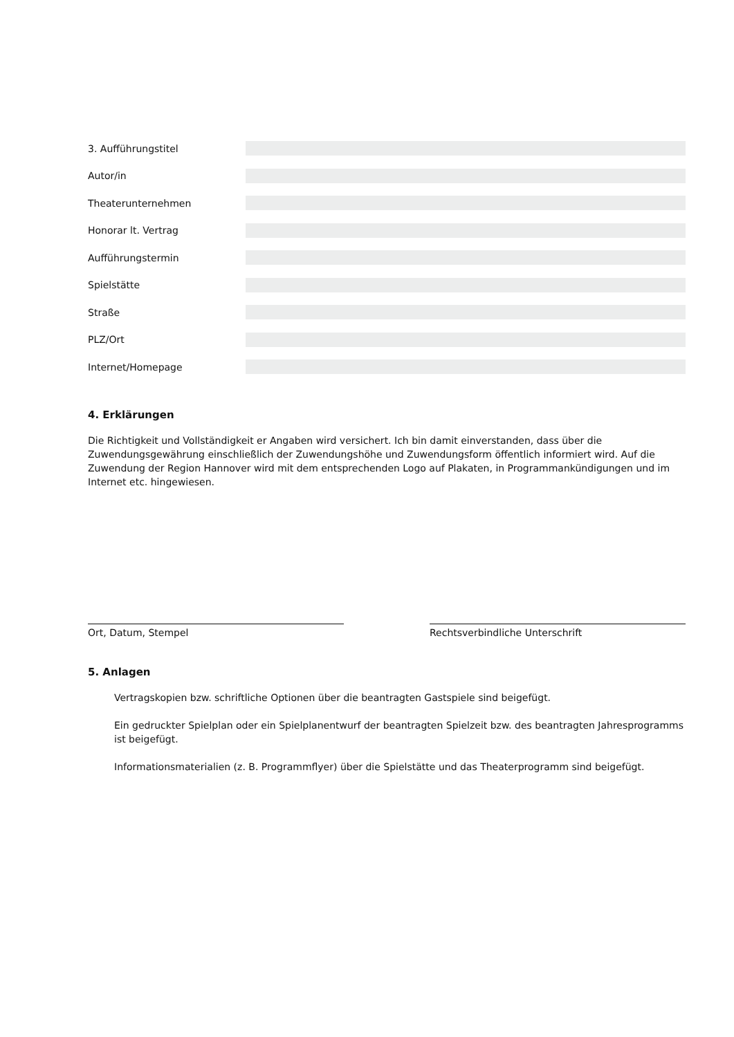3. Aufführungstitel
Autor/in
Theaterunternehmen
Honorar lt. Vertrag
Aufführungstermin
Spielstätte
Straße
PLZ/Ort
Internet/Homepage
4. Erklärungen
Die Richtigkeit und Vollständigkeit er Angaben wird versichert. Ich bin damit einverstanden, dass über die Zuwendungsgewährung einschließlich der Zuwendungshöhe und Zuwendungsform öffentlich informiert wird. Auf die Zuwendung der Region Hannover wird mit dem entsprechenden Logo auf Plakaten, in Programmankündigungen und im Internet etc. hingewiesen.
Ort, Datum, Stempel Rechtsverbindliche Unterschrift
5. Anlagen
Vertragskopien bzw. schriftliche Optionen über die beantragten Gastspiele sind beigefügt.
Ein gedruckter Spielplan oder ein Spielplanentwurf der beantragten Spielzeit bzw. des beantragten Jahresprogramms ist beigefügt.
Informationsmaterialien (z. B. Programmflyer) über die Spielstätte und das Theaterprogramm sind beigefügt.